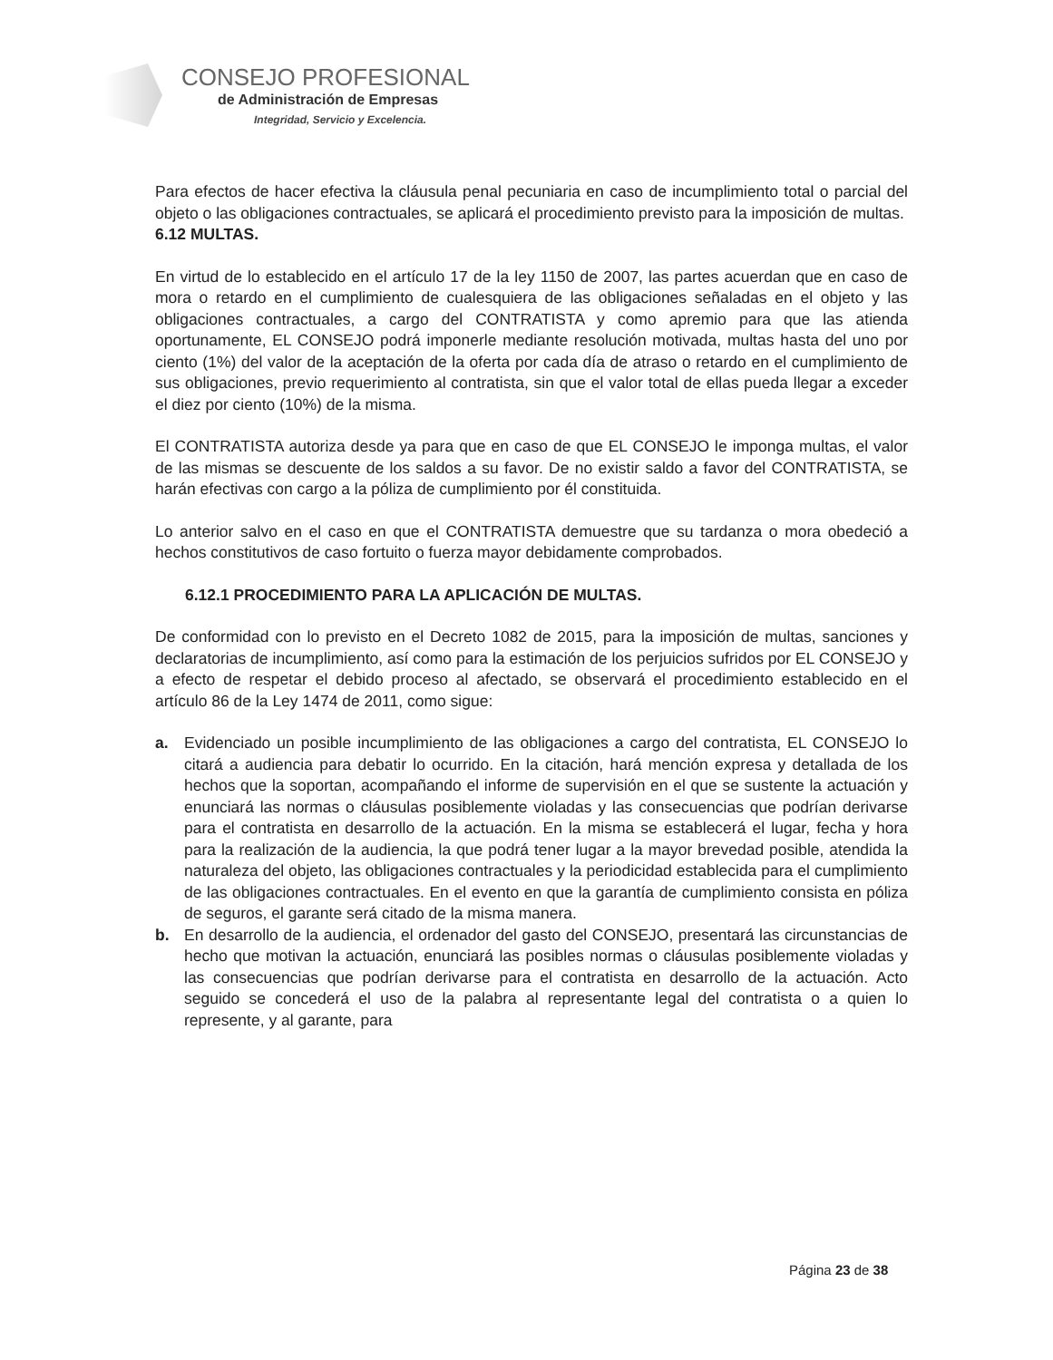CONSEJO PROFESIONAL
de Administración de Empresas
Integridad, Servicio y Excelencia.
Para efectos de hacer efectiva la cláusula penal pecuniaria en caso de incumplimiento total o parcial del objeto o las obligaciones contractuales, se aplicará el procedimiento previsto para la imposición de multas.
6.12 MULTAS.
En virtud de lo establecido en el artículo 17 de la ley 1150 de 2007, las partes acuerdan que en caso de mora o retardo en el cumplimiento de cualesquiera de las obligaciones señaladas en el objeto y las obligaciones contractuales, a cargo del CONTRATISTA y como apremio para que las atienda oportunamente, EL CONSEJO podrá imponerle mediante resolución motivada, multas hasta del uno por ciento (1%) del valor de la aceptación de la oferta por cada día de atraso o retardo en el cumplimiento de sus obligaciones, previo requerimiento al contratista, sin que el valor total de ellas pueda llegar a exceder el diez por ciento (10%) de la misma.
El CONTRATISTA autoriza desde ya para que en caso de que EL CONSEJO le imponga multas, el valor de las mismas se descuente de los saldos a su favor. De no existir saldo a favor del CONTRATISTA, se harán efectivas con cargo a la póliza de cumplimiento por él constituida.
Lo anterior salvo en el caso en que el CONTRATISTA demuestre que su tardanza o mora obedeció a hechos constitutivos de caso fortuito o fuerza mayor debidamente comprobados.
6.12.1 PROCEDIMIENTO PARA LA APLICACIÓN DE MULTAS.
De conformidad con lo previsto en el Decreto 1082 de 2015, para la imposición de multas, sanciones y declaratorias de incumplimiento, así como para la estimación de los perjuicios sufridos por EL CONSEJO y a efecto de respetar el debido proceso al afectado, se observará el procedimiento establecido en el artículo 86 de la Ley 1474 de 2011, como sigue:
a. Evidenciado un posible incumplimiento de las obligaciones a cargo del contratista, EL CONSEJO lo citará a audiencia para debatir lo ocurrido. En la citación, hará mención expresa y detallada de los hechos que la soportan, acompañando el informe de supervisión en el que se sustente la actuación y enunciará las normas o cláusulas posiblemente violadas y las consecuencias que podrían derivarse para el contratista en desarrollo de la actuación. En la misma se establecerá el lugar, fecha y hora para la realización de la audiencia, la que podrá tener lugar a la mayor brevedad posible, atendida la naturaleza del objeto, las obligaciones contractuales y la periodicidad establecida para el cumplimiento de las obligaciones contractuales. En el evento en que la garantía de cumplimiento consista en póliza de seguros, el garante será citado de la misma manera.
b. En desarrollo de la audiencia, el ordenador del gasto del CONSEJO, presentará las circunstancias de hecho que motivan la actuación, enunciará las posibles normas o cláusulas posiblemente violadas y las consecuencias que podrían derivarse para el contratista en desarrollo de la actuación. Acto seguido se concederá el uso de la palabra al representante legal del contratista o a quien lo represente, y al garante, para
Página 23 de 38